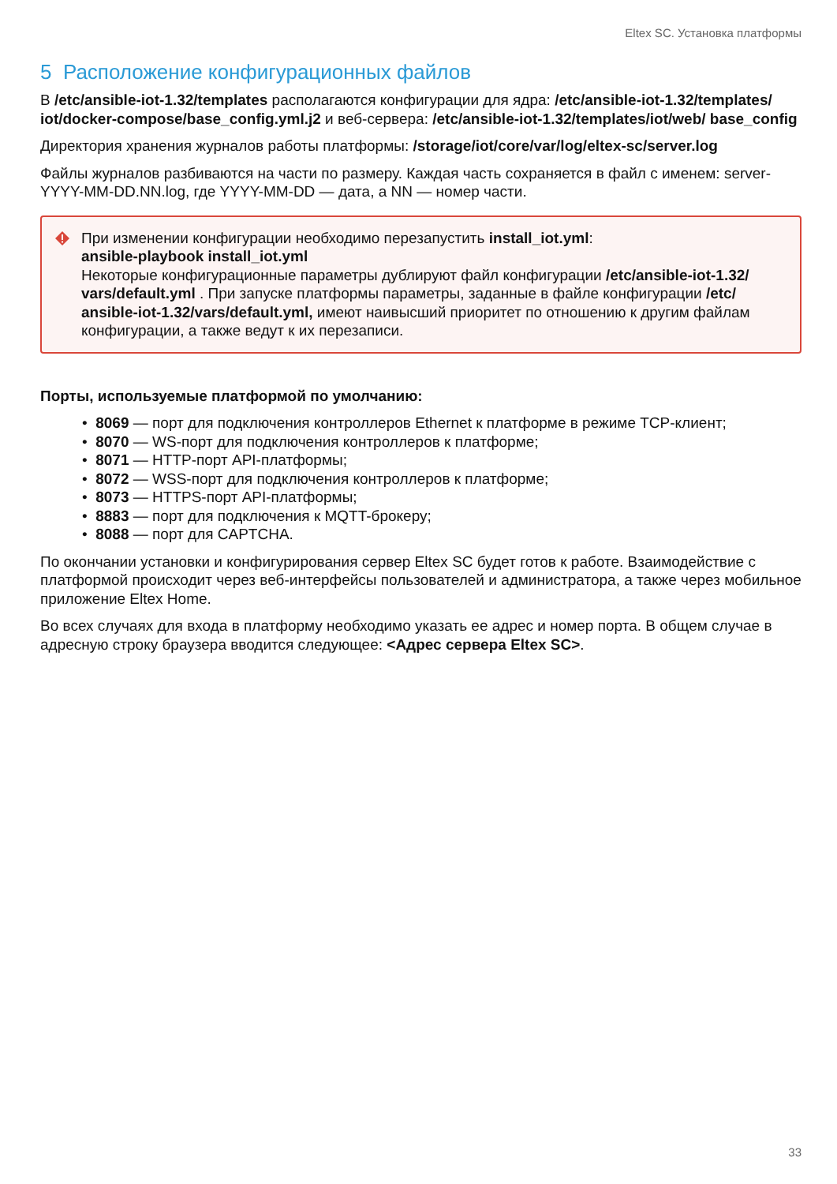Eltex SC. Установка платформы
5 Расположение конфигурационных файлов
В /etc/ansible-iot-1.32/templates располагаются конфигурации для ядра: /etc/ansible-iot-1.32/templates/ iot/docker-compose/base_config.yml.j2 и веб-сервера: /etc/ansible-iot-1.32/templates/iot/web/ base_config
Директория хранения журналов работы платформы: /storage/iot/core/var/log/eltex-sc/server.log
Файлы журналов разбиваются на части по размеру. Каждая часть сохраняется в файл с именем: server-YYYY-MM-DD.NN.log, где YYYY-MM-DD — дата, а NN — номер части.
При изменении конфигурации необходимо перезапустить install_iot.yml:
ansible-playbook install_iot.yml
Некоторые конфигурационные параметры дублируют файл конфигурации /etc/ansible-iot-1.32/ vars/default.yml . При запуске платформы параметры, заданные в файле конфигурации /etc/ ansible-iot-1.32/vars/default.yml, имеют наивысший приоритет по отношению к другим файлам конфигурации, а также ведут к их перезаписи.
Порты, используемые платформой по умолчанию:
• 8069 — порт для подключения контроллеров Ethernet к платформе в режиме TCP-клиент;
• 8070 — WS-порт для подключения контроллеров к платформе;
• 8071 — HTTP-порт API-платформы;
• 8072 — WSS-порт для подключения контроллеров к платформе;
• 8073 — HTTPS-порт API-платформы;
• 8883 — порт для подключения к MQTT-брокеру;
• 8088 — порт для CAPTCHA.
По окончании установки и конфигурирования сервер Eltex SC будет готов к работе. Взаимодействие с платформой происходит через веб-интерфейсы пользователей и администратора, а также через мобильное приложение Eltex Home.
Во всех случаях для входа в платформу необходимо указать ее адрес и номер порта. В общем случае в адресную строку браузера вводится следующее: <Адрес сервера Eltex SC>.
33